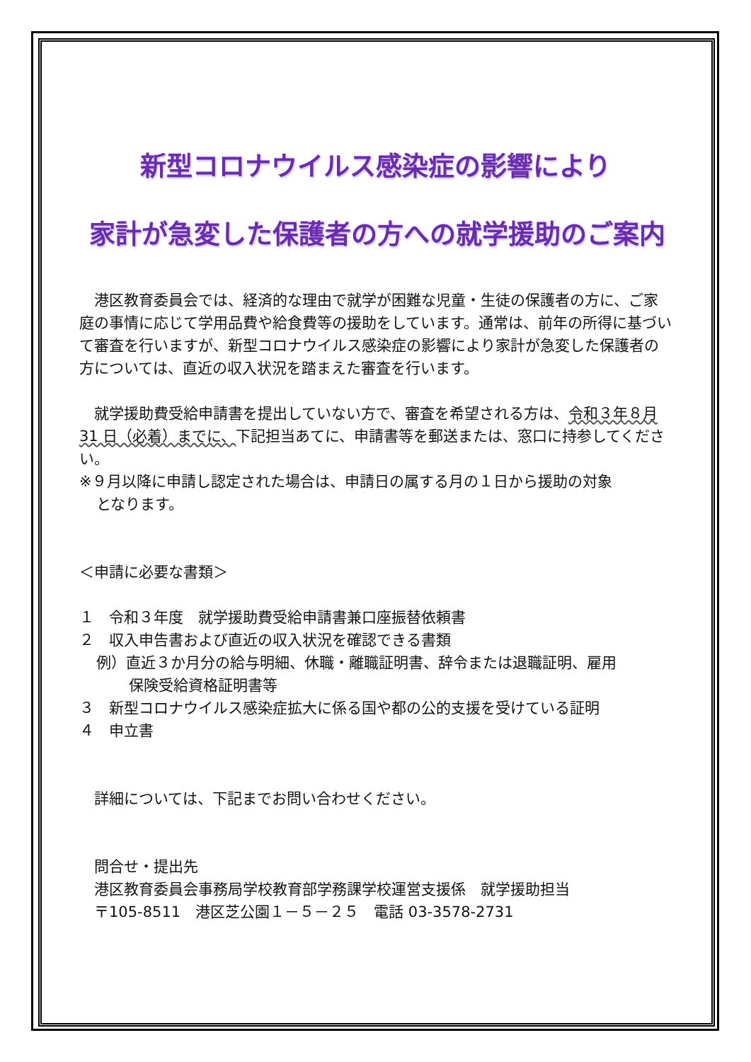新型コロナウイルス感染症の影響により
家計が急変した保護者の方への就学援助のご案内
　港区教育委員会では、経済的な理由で就学が困難な児童・生徒の保護者の方に、ご家庭の事情に応じて学用品費や給食費等の援助をしています。通常は、前年の所得に基づいて審査を行いますが、新型コロナウイルス感染症の影響により家計が急変した保護者の方については、直近の収入状況を踏まえた審査を行います。
　就学援助費受給申請書を提出していない方で、審査を希望される方は、令和３年８月 31 日（必着）までに、下記担当あてに、申請書等を郵送または、窓口に持参してください。
※９月以降に申請し認定された場合は、申請日の属する月の１日から援助の対象
となります。
＜申請に必要な書類＞
１　令和３年度　就学援助費受給申請書兼口座振替依頼書
２　収入申告書および直近の収入状況を確認できる書類
例）直近３か月分の給与明細、休職・離職証明書、辞令または退職証明、雇用
保険受給資格証明書等
３　新型コロナウイルス感染症拡大に係る国や都の公的支援を受けている証明
４　申立書
　詳細については、下記までお問い合わせください。
　問合せ・提出先
　港区教育委員会事務局学校教育部学務課学校運営支援係　就学援助担当
　〒105-8511　港区芝公園１－５－２５　電話 03-3578-2731